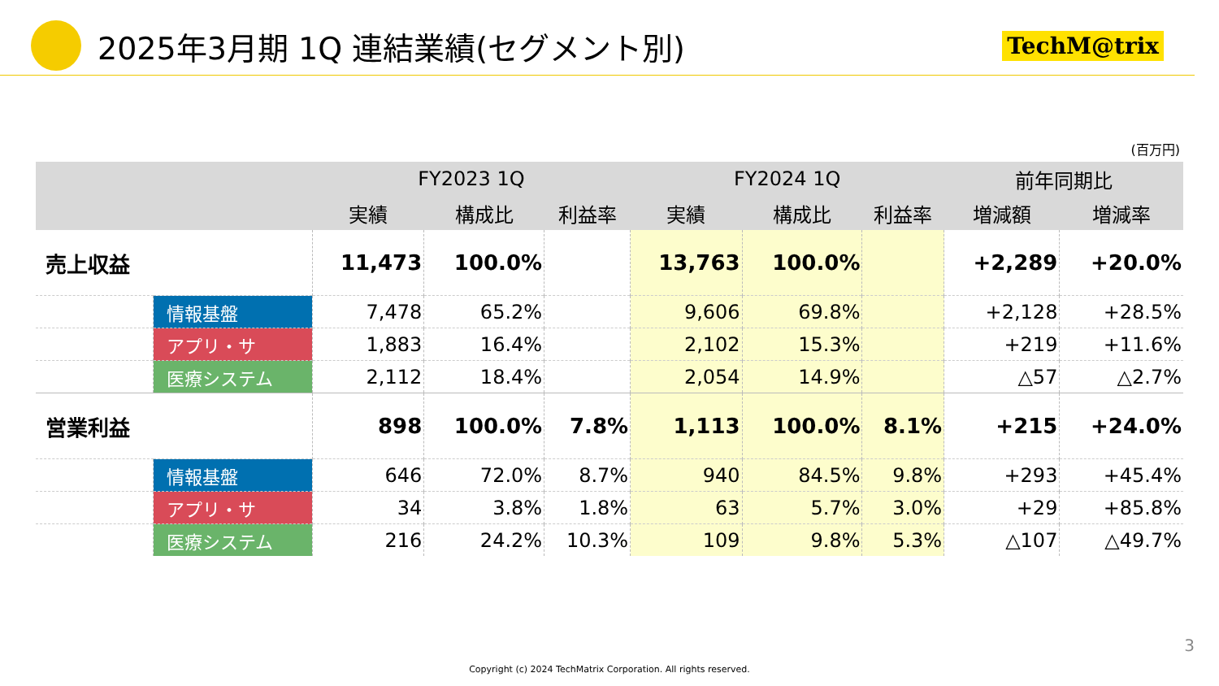2025年3月期 1Q 連結業績(セグメント別)
TechM@trix
(百万円)
| | | FY2023 1Q | | | FY2024 1Q | | | 前年同期比 | |
| --- | --- | --- | --- | --- | --- | --- | --- | --- | --- |
| | | 実績 | 構成比 | 利益率 | 実績 | 構成比 | 利益率 | 増減額 | 増減率 |
| 売上収益 | | 11,473 | 100.0% | | 13,763 | 100.0% | | +2,289 | +20.0% |
| | 情報基盤 | 7,478 | 65.2% | | 9,606 | 69.8% | | +2,128 | +28.5% |
| | アプリ・サ | 1,883 | 16.4% | | 2,102 | 15.3% | | +219 | +11.6% |
| | 医療システム | 2,112 | 18.4% | | 2,054 | 14.9% | | △57 | △2.7% |
| 営業利益 | | 898 | 100.0% | 7.8% | 1,113 | 100.0% | 8.1% | +215 | +24.0% |
| | 情報基盤 | 646 | 72.0% | 8.7% | 940 | 84.5% | 9.8% | +293 | +45.4% |
| | アプリ・サ | 34 | 3.8% | 1.8% | 63 | 5.7% | 3.0% | +29 | +85.8% |
| | 医療システム | 216 | 24.2% | 10.3% | 109 | 9.8% | 5.3% | △107 | △49.7% |
3
Copyright (c) 2024 TechMatrix Corporation. All rights reserved.